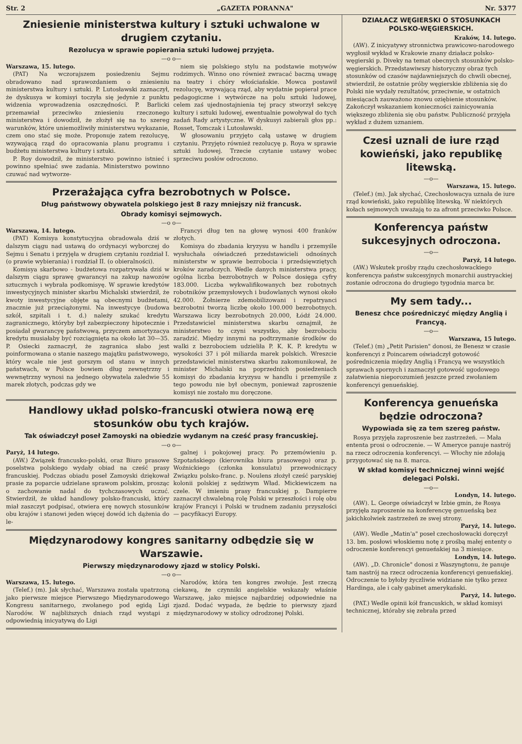Str. 2 „GAZETA PORANNA" Nr. 5377
Zniesienie ministerstwa kultury i sztuki uchwalone w drugiem czytaniu.
Rezolucya w sprawie popierania sztuki ludowej przyjęta.
—o o—
Warszawa, 15. lutego.
(PAT) Na wczorajszem posiedzeniu Sejmu obradowano nad sprawozdaniem o zniesieniu ministerstwa kultury i sztuki. P. Lutosławski zaznaczył, że dyskusya w komisyi toczyła się jedynie z punktu widzenia wprowadzenia oszczędności. P. Barlicki przemawiał przeciwko zniesieniu rzeczonego ministerstwa i dowodził, że złożył się na to szereg warunków, które uniemożliwiły ministerstwu wykazanie, czem ono stać się może. Proponuje zatem rezolucyę, wzywającą rząd do opracowania planu programu i budżetu ministerstwa kultury i sztuki.
P. Roy dowodził, że ministerstwo powinno istnieć i powinno spełniać swe zadania. Ministerstwo powinno czuwać nad wytworze-
niem się polskiego stylu na podstawie motywów rodzimych. Winno ono również zwracać baczną uwagę na teatry i chóry włościańskie. Mowca postawił rezolucyę, wzywającą rząd, aby wydatnie popierał prace pedagogiczne i wytwórcze na polu sztuki ludowej, celem zaś ujednostajnienia tej pracy stworzył sekcyę kultury i sztuki ludowej, ewentualnie powoływał do tych zadań Rady artystyczne. W dyskusyi zabierali głos pp.: Rosset, Tomczak i Lutosławski.
W głosowaniu przyjęto całą ustawę w drugiem czytaniu. Przyjęto również rezolucyę p. Roya w sprawie sztuki ludowej. Trzecie czytanie ustawy wobec sprzeciwu posłów odroczono.
Przerażająca cyfra bezrobotnych w Polsce.
Dług państwowy obywatela polskiego jest 8 razy mniejszy niż francusk.
Obrady komisyi sejmowych.
—o o—
Warszawa, 14. lutego.
(PAT) Komisya konstytucyjna obradowała dziś w dalszym ciągu nad ustawą do ordynacyi wyborczej do Sejmu i Senatu i przyjęła w drugiem czytaniu rozdział I. (o prawie wybierania) i rozdział II. (o obieralności).
Komisya skarbowo - budżetowa rozpatrywała dziś w dalszym ciągu sprawę gwarancyi na zakup nawozów sztucznych i wybrała podkomisyę. W sprawie kredytów inwestycyjnych minister skarbu Michalski stwierdził, że kwoty inwestycyjne objęte są obecnymi budżetami, znacznie już przeciążonymi. Na inwestycye (budowa szkół, szpitali i t. d.) należy szukać kredytu zagranicznego, któryby był zabezpieczony hipotecznie i posiadał gwarancyę państwową, przyczem amortyzacya kredytu musiałaby być rozciągnięta na około lat 30—35. P. Osiecki zaznaczył, że zagranica słabo jest poinformowana o stanie naszego majątku państwowego, który wcale nie jest gorszym od stanu w innych państwach, w Polsce bowiem dług zewnętrzny i wewnętrzny wynosi na jednego obywatela zaledwie 55 marek złotych, podczas gdy we
Francyi dług ten na głowę wynosi 400 franków złotych.
Komisya do zbadania kryzysu w handlu i przemyśle wysłuchała oświadczeń przedstawicieli odnośnych ministerstw w sprawie bezrobocia i przedsięwziętych kroków zaradczych. Wedle danych ministerstwa pracy, ogólna liczba bezrobotnych w Polsce dosięga cyfry 183.000. Liczba wykwalifikowanych bez robotnych robotników przemysłowych i budowlanych wynosi około 42.000. Żołnierze zdemobilizowani i repatryanci bezrobotni tworzą liczbę około 100.000 bezrobotnych. Warszawa liczy bezrobotnych 20.000, Łódź 24.000. Przedstawiciel ministerstwa skarbu oznajmił, że ministerstwo to czyni wszystko, aby bezrobociu zaradzić. Między innymi na podtrzymanie środków do walki z bezrobociem udzieliła P. K. K. P. kredytu w wysokości 37 i pół miliarda marek polskich. Wreszcie przedstawiciel ministerstwa skarbu zakomunikował, że minister Michalski na poprzednich posiedzeniach komisyi do zbadania kryzysu w handlu i przemyśle z tego powodu nie był obecnym, ponieważ zaproszenie komisyi nie zostało mu doręczone.
Handlowy układ polsko-francuski otwiera nową erę stosunków obu tych krajów.
Tak oświadczył poseł Zamoyski na obiedzie wydanym na cześć prasy francuskiej.
—o o—
Paryż, 14 lutego.
(AW.) Związek francusko-polski, oraz Biuro prasowe poselstwa polskiego wydały obiad na cześć prasy francuskiej. Podczas obiadu poseł Zamoyski dziękował prasie za poparcie udzielane sprawom polskim, prosząc o zachowanie nadal do tychczasowych uczuć. Stwierdził, że układ handlowy polsko-francuski, który miał zaszczyt podpisać, otwiera erę nowych stosunków obu krajów i stanowi jeden więcej dowód ich dążenia do le-
galnej i pokojowej pracy. Po przemówieniu p. Szpotańskiego (kierownika biura prasowego) oraz p. Woźnickiego (członka konsulatu) przewodniczący Związku polsko-franc. p. Noulens złożył cześć paryskiej kolonii polskiej z sędziwym Wład. Mickiewiczem na czele. W imieniu prasy francuskiej p. Dampierre zaznaczył chwalebną rolę Polski w przeszłości i rolę obu krajów Francyi i Polski w trudnem zadaniu przyszłości — pacyfikacyi Europy.
Międzynarodowy kongres sanitarny odbędzie się w Warszawie.
Pierwszy międzynarodowy zjazd w stolicy Polski.
—o o—
Warszawa, 15. lutego.
(Telef.) (m). Jak słychać, Warszawa została upatrzoną jako pierwsze miejsce Pierwszego Międzynarodowego Kongresu sanitarnego, zwołanego pod egidą Ligi Narodów. W najbliższych dniach rząd wystąpi z odpowiednią inicyatywą do Ligi
Narodów, która ten kongres zwołuje. Jest rzeczą ciekawą, że czynniki angielskie wskazały właśnie Warszawę, jako miejsce najbardziej odpowiednie na zjazd. Dodać wypada, że będzie to pierwszy zjazd międzynarodowy w stolicy odrodzonej Polski.
DZIAŁACZ WĘGIERSKI O STOSUNKACH POLSKO-WĘGIERSKICH.
Kraków, 14. lutego.
(AW). Z inicyatywy stronnictwa prawicowo-narodowego wygłosił wykład w Krakowie znany działacz polsko-węgierski p. Diveky na temat obecnych stosunków polsko-węgierskich. Przedstawiwszy historyczny obraz tych stosunków od czasów najdawniejszych do chwili obecnej, stwierdził, że ostatnie próby węgierskie zbliżenia się do Polski nie wydały rezultatów, przeciwnie, w ostatnich miesiącach zauważono znowu oziębienie stosunków. Zakończył wskazaniem konieczności zainicyowania większego zbliżenia się obu państw. Publiczność przyjęła wykład z dużem uznaniem.
Czesi uznali de iure rząd kowieński, jako republikę litewską.
—o—
Warszawa, 15. lutego.
(Telef.) (m). Jak słychać, Czechosłowacya uznała de iure rząd kowieński, jako republikę litewską. W niektórych kołach sejmowych uważają to za afront przeciwko Polsce.
Konferencya państw sukcesyjnych odroczona.
—o—
Paryż, 14 lutego.
(AW.) Wskutek prośby rządu czechosłowackiego konferencya państw sukcesyjnych monarchii austryackiej zostanie odroczona do drugiego tygodnia marca br.
My sem tady...
Benesz chce pośredniczyć między Anglią i Francyą.
—o—
Warszawa, 15 lutego.
(Telef.) (m) „Petit Parisien" donosi, że Benesz w czasie konferencyi z Poincarem oświadczył gotowość pośredniczenia między Anglią i Francyą we wszystkich sprawach spornych i zaznaczył gotowość ugodowego załatwienia nieporozumień jeszcze przed zwołaniem konferencyi genueńskiej.
Konferencya genueńska będzie odroczona?
Wypowiada się za tem szereg państw.
Rosya przyjęła zaproszenie bez zastrzeżeń. — Mała ententa prosi o odroczenie. — W Ameryce panuje nastrój na rzecz odroczenia konferencyi. — Włochy nie zdołają przygotować się na 8. marca.
W skład komisyi technicznej winni wejść delegaci Polski.
—o—
Londyn, 14. lutego.
(AW). L. George oświadczył w Izbie gmin, że Rosya przyjęła zaproszenie na konferencyę genueńską bez jakichkolwiek zastrzeżeń ze swej strony.
Paryż, 14. lutego.
(AW). Wedle „Matin'a" poseł czechosłowacki doręczył 13. bm. posłowi włoskiemu notę z prośbą małej ententy o odroczenie konferencyi genueńskiej na 3 miesiące.
Londyn, 14. lutego.
(AW). „D. Chronicle" donosi z Waszyngtonu, że panuje tam nastrój na rzecz odroczenia konferencyi genueńskiej. Odroczenie to byłoby życzliwie widziane nie tylko przez Hardinga, ale i cały gabinet amerykański.
Paryż, 14. lutego.
(PAT.) Wedle opinii kół francuskich, w skład komisyi technicznej, któraby się zebrała przed